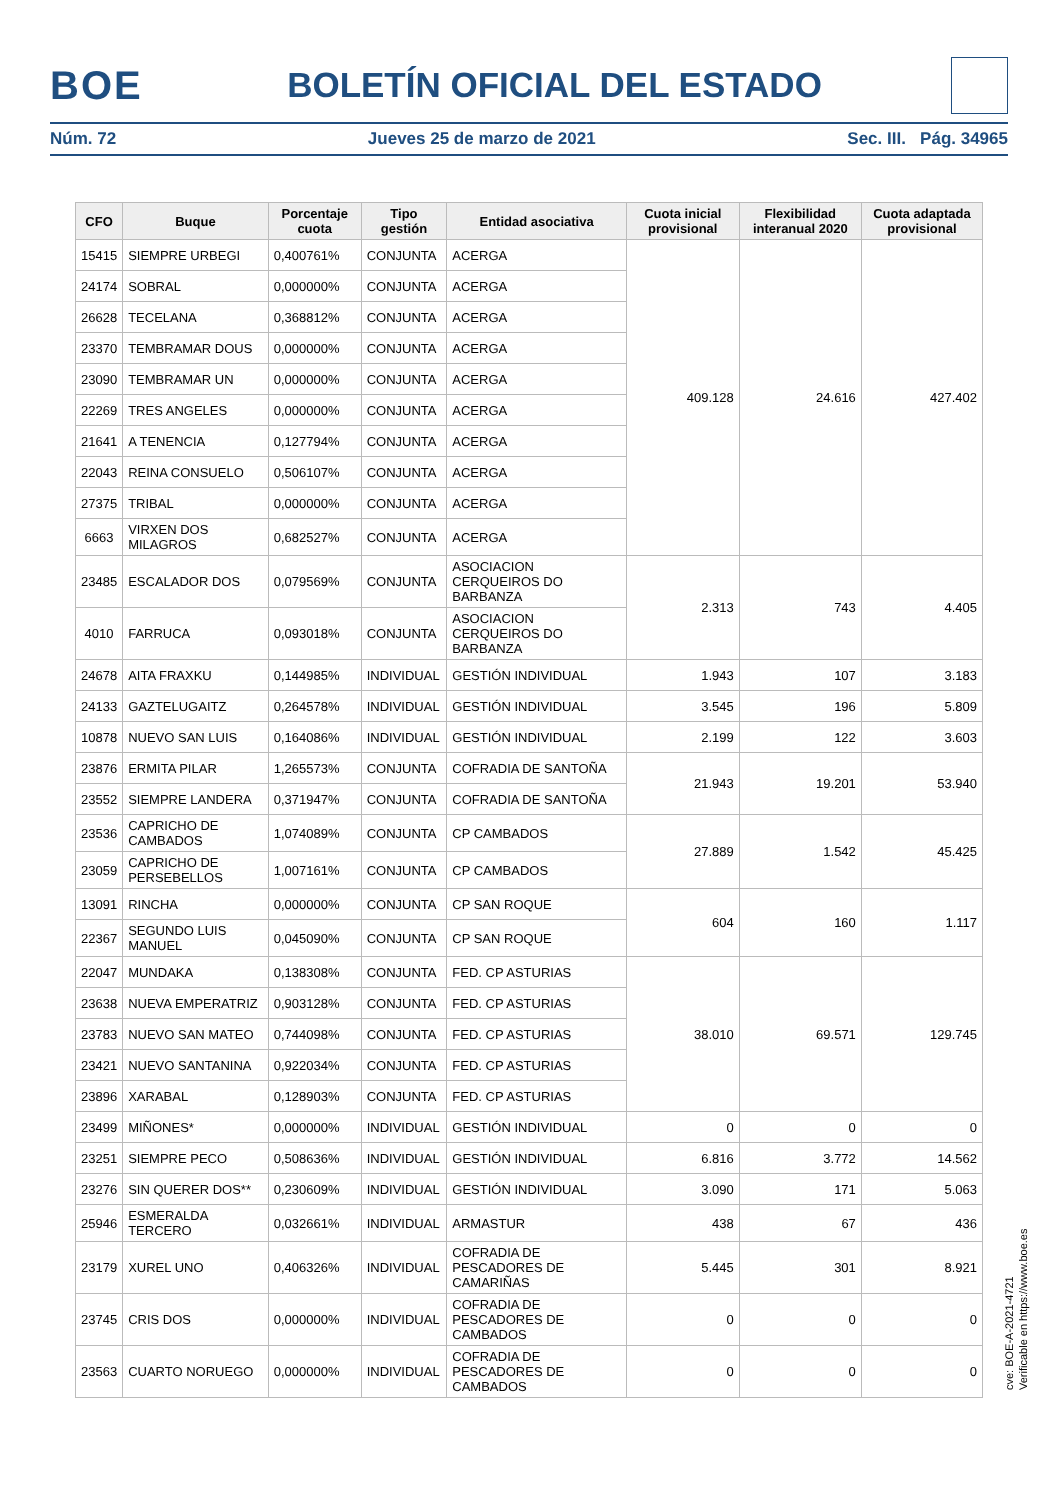BOE BOLETÍN OFICIAL DEL ESTADO
Núm. 72 Jueves 25 de marzo de 2021 Sec. III. Pág. 34965
| CFO | Buque | Porcentaje cuota | Tipo gestión | Entidad asociativa | Cuota inicial provisional | Flexibilidad interanual 2020 | Cuota adaptada provisional |
| --- | --- | --- | --- | --- | --- | --- | --- |
| 15415 | SIEMPRE URBEGI | 0,400761% | CONJUNTA | ACERGA | 409.128 | 24.616 | 427.402 |
| 24174 | SOBRAL | 0,000000% | CONJUNTA | ACERGA | | | |
| 26628 | TECELANA | 0,368812% | CONJUNTA | ACERGA | | | |
| 23370 | TEMBRAMAR DOUS | 0,000000% | CONJUNTA | ACERGA | | | |
| 23090 | TEMBRAMAR UN | 0,000000% | CONJUNTA | ACERGA | | | |
| 22269 | TRES ANGELES | 0,000000% | CONJUNTA | ACERGA | | | |
| 21641 | A TENENCIA | 0,127794% | CONJUNTA | ACERGA | | | |
| 22043 | REINA CONSUELO | 0,506107% | CONJUNTA | ACERGA | | | |
| 27375 | TRIBAL | 0,000000% | CONJUNTA | ACERGA | | | |
| 6663 | VIRXEN DOS MILAGROS | 0,682527% | CONJUNTA | ACERGA | | | |
| 23485 | ESCALADOR DOS | 0,079569% | CONJUNTA | ASOCIACION CERQUEIROS DO BARBANZA | 2.313 | 743 | 4.405 |
| 4010 | FARRUCA | 0,093018% | CONJUNTA | ASOCIACION CERQUEIROS DO BARBANZA | | | |
| 24678 | AITA FRAXKU | 0,144985% | INDIVIDUAL | GESTIÓN INDIVIDUAL | 1.943 | 107 | 3.183 |
| 24133 | GAZTELUGAITZ | 0,264578% | INDIVIDUAL | GESTIÓN INDIVIDUAL | 3.545 | 196 | 5.809 |
| 10878 | NUEVO SAN LUIS | 0,164086% | INDIVIDUAL | GESTIÓN INDIVIDUAL | 2.199 | 122 | 3.603 |
| 23876 | ERMITA PILAR | 1,265573% | CONJUNTA | COFRADIA DE SANTOÑA | 21.943 | 19.201 | 53.940 |
| 23552 | SIEMPRE LANDERA | 0,371947% | CONJUNTA | COFRADIA DE SANTOÑA | | | |
| 23536 | CAPRICHO DE CAMBADOS | 1,074089% | CONJUNTA | CP CAMBADOS | 27.889 | 1.542 | 45.425 |
| 23059 | CAPRICHO DE PERSEBELLOS | 1,007161% | CONJUNTA | CP CAMBADOS | | | |
| 13091 | RINCHA | 0,000000% | CONJUNTA | CP SAN ROQUE | 604 | 160 | 1.117 |
| 22367 | SEGUNDO LUIS MANUEL | 0,045090% | CONJUNTA | CP SAN ROQUE | | | |
| 22047 | MUNDAKA | 0,138308% | CONJUNTA | FED. CP ASTURIAS | 38.010 | 69.571 | 129.745 |
| 23638 | NUEVA EMPERATRIZ | 0,903128% | CONJUNTA | FED. CP ASTURIAS | | | |
| 23783 | NUEVO SAN MATEO | 0,744098% | CONJUNTA | FED. CP ASTURIAS | | | |
| 23421 | NUEVO SANTANINA | 0,922034% | CONJUNTA | FED. CP ASTURIAS | | | |
| 23896 | XARABAL | 0,128903% | CONJUNTA | FED. CP ASTURIAS | | | |
| 23499 | MIÑONES* | 0,000000% | INDIVIDUAL | GESTIÓN INDIVIDUAL | 0 | 0 | 0 |
| 23251 | SIEMPRE PECO | 0,508636% | INDIVIDUAL | GESTIÓN INDIVIDUAL | 6.816 | 3.772 | 14.562 |
| 23276 | SIN QUERER DOS** | 0,230609% | INDIVIDUAL | GESTIÓN INDIVIDUAL | 3.090 | 171 | 5.063 |
| 25946 | ESMERALDA TERCERO | 0,032661% | INDIVIDUAL | ARMASTUR | 438 | 67 | 436 |
| 23179 | XUREL UNO | 0,406326% | INDIVIDUAL | COFRADIA DE PESCADORES DE CAMARIÑAS | 5.445 | 301 | 8.921 |
| 23745 | CRIS DOS | 0,000000% | INDIVIDUAL | COFRADIA DE PESCADORES DE CAMBADOS | 0 | 0 | 0 |
| 23563 | CUARTO NORUEGO | 0,000000% | INDIVIDUAL | COFRADIA DE PESCADORES DE CAMBADOS | 0 | 0 | 0 |
cve: BOE-A-2021-4721
Verificable en https://www.boe.es